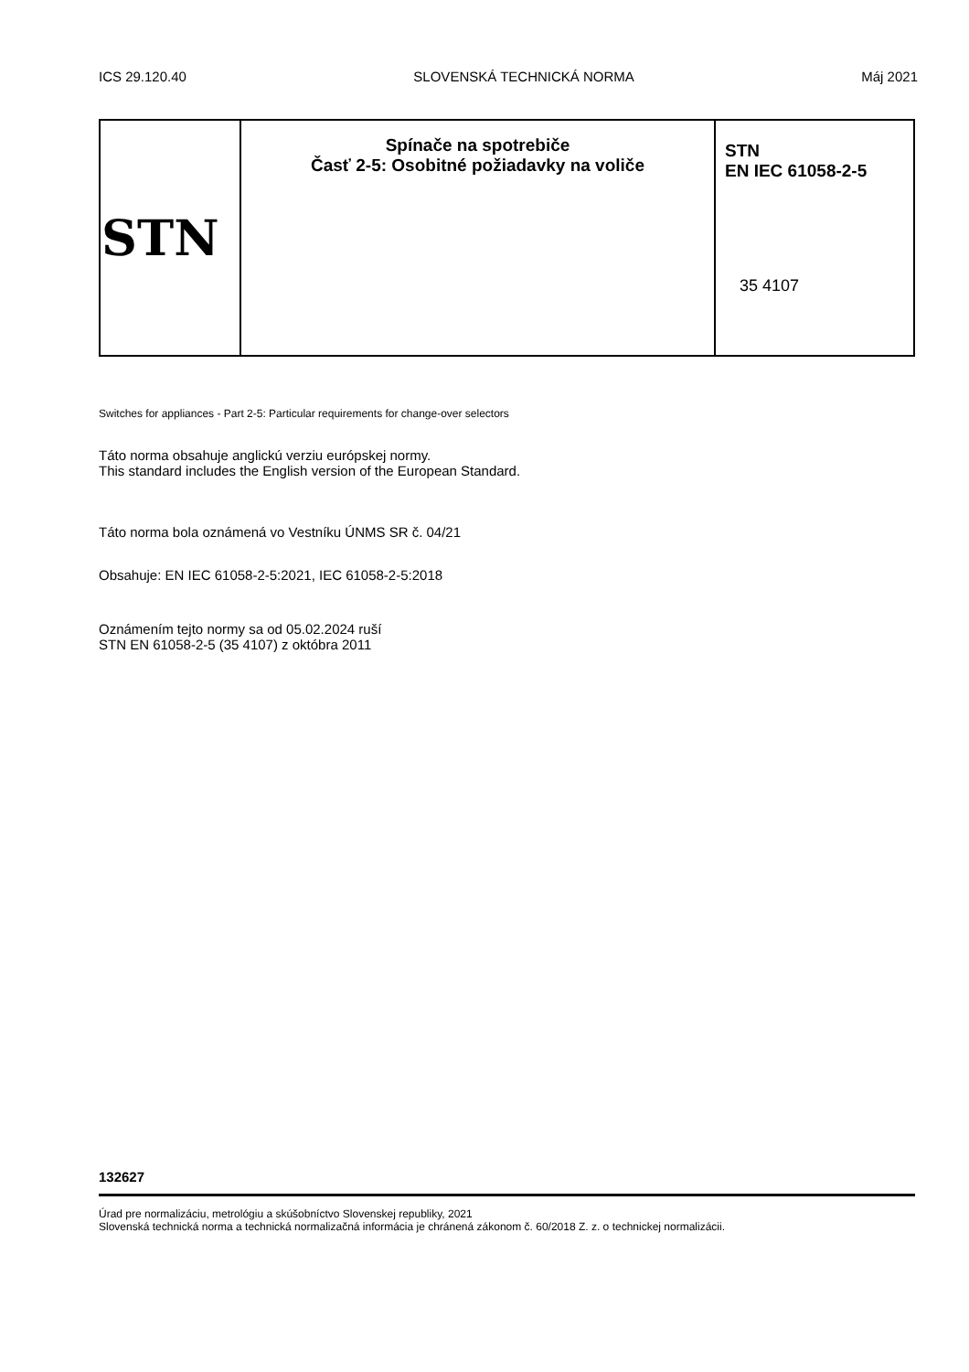ICS 29.120.40 SLOVENSKÁ TECHNICKÁ NORMA Máj 2021
| STN | Spínače na spotrebiče Časť 2-5: Osobitné požiadavky na voliče | STN EN IEC 61058-2-5 35 4107 |
Switches for appliances - Part 2-5: Particular requirements for change-over selectors
Táto norma obsahuje anglickú verziu európskej normy.
This standard includes the English version of the European Standard.
Táto norma bola oznámená vo Vestníku ÚNMS SR č. 04/21
Obsahuje: EN IEC 61058-2-5:2021, IEC 61058-2-5:2018
Oznámením tejto normy sa od 05.02.2024 ruší
STN EN 61058-2-5 (35 4107) z októbra 2011
132627
Úrad pre normalizáciu, metrológiu a skúšobníctvo Slovenskej republiky, 2021
Slovenská technická norma a technická normalizačná informácia je chránená zákonom č. 60/2018 Z. z. o technickej normalizácii.